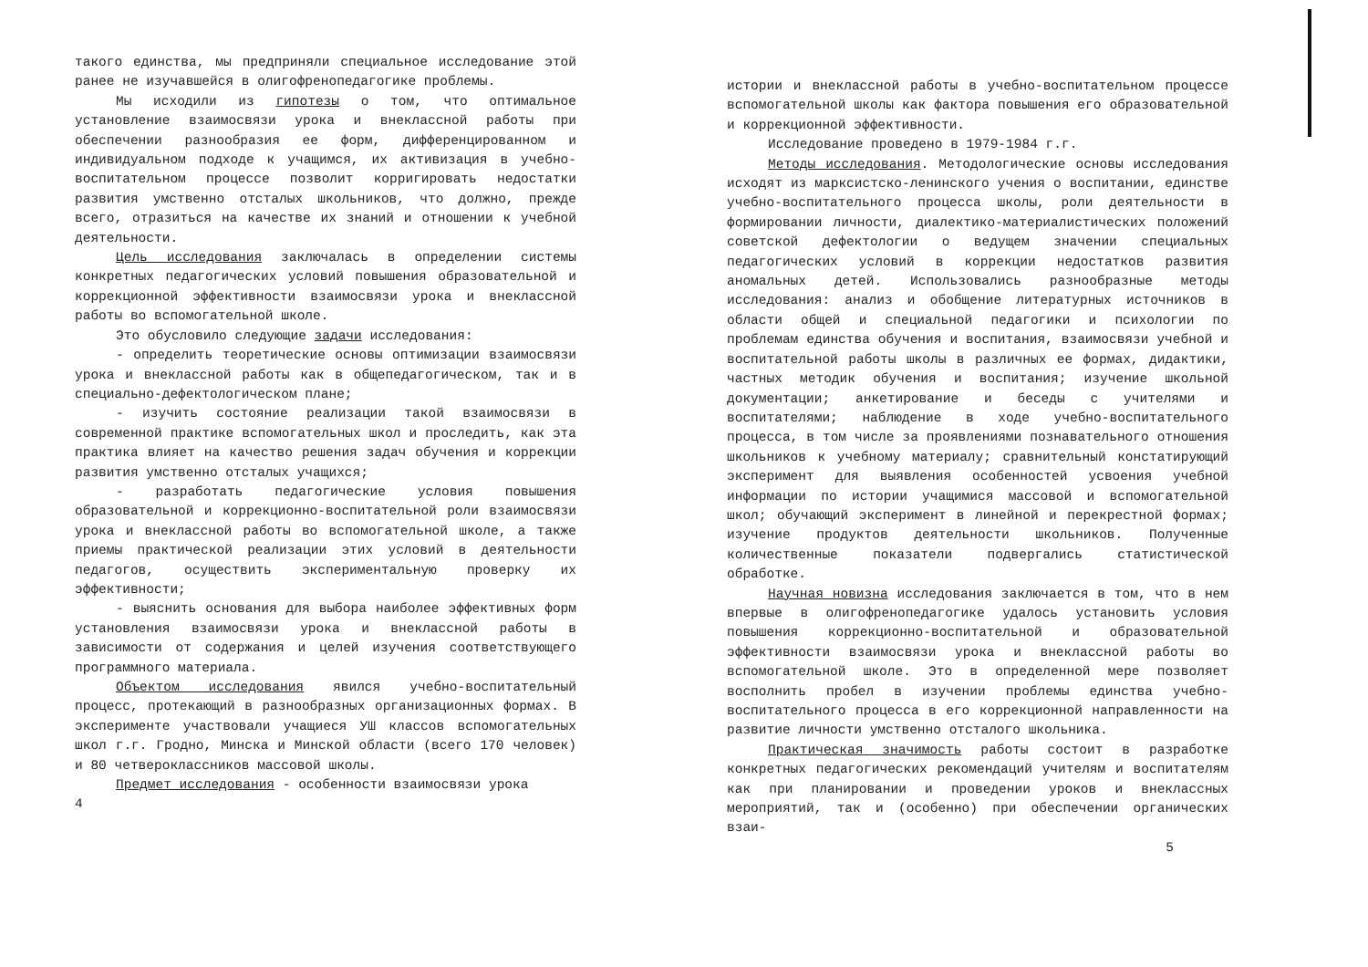такого единства, мы предприняли специальное исследование этой ранее не изучавшейся в олигофренопедагогике проблемы.
Мы исходили из гипотезы о том, что оптимальное установление взаимосвязи урока и внеклассной работы при обеспечении разнообразия ее форм, дифференцированном и индивидуальном подходе к учащимся, их активизация в учебно-воспитательном процессе позволит корригировать недостатки развития умственно отсталых школьников, что должно, прежде всего, отразиться на качестве их знаний и отношении к учебной деятельности.
Цель исследования заключалась в определении системы конкретных педагогических условий повышения образовательной и коррекционной эффективности взаимосвязи урока и внеклассной работы во вспомогательной школе.
Это обусловило следующие задачи исследования:
- определить теоретические основы оптимизации взаимосвязи урока и внеклассной работы как в общепедагогическом, так и в специально-дефектологическом плане;
- изучить состояние реализации такой взаимосвязи в современной практике вспомогательных школ и проследить, как эта практика влияет на качество решения задач обучения и коррекции развития умственно отсталых учащихся;
- разработать педагогические условия повышения образовательной и коррекционно-воспитательной роли взаимосвязи урока и внеклассной работы во вспомогательной школе, а также приемы практической реализации этих условий в деятельности педагогов, осуществить экспериментальную проверку их эффективности;
- выяснить основания для выбора наиболее эффективных форм установления взаимосвязи урока и внеклассной работы в зависимости от содержания и целей изучения соответствующего программного материала.
Объектом исследования явился учебно-воспитательный процесс, протекающий в разнообразных организационных формах. В эксперименте участвовали учащиеся УШ классов вспомогательных школ г.г. Гродно, Минска и Минской области (всего 170 человек) и 80 четвероклассников массовой школы.
Предмет исследования - особенности взаимосвязи урока
4
истории и внеклассной работы в учебно-воспитательном процессе вспомогательной школы как фактора повышения его образовательной и коррекционной эффективности.
Исследование проведено в 1979-1984 г.г.
Методы исследования. Методологические основы исследования исходят из марксистско-ленинского учения о воспитании, единстве учебно-воспитательного процесса школы, роли деятельности в формировании личности, диалектико-материалистических положений советской дефектологии о ведущем значении специальных педагогических условий в коррекции недостатков развития аномальных детей. Использовались разнообразные методы исследования: анализ и обобщение литературных источников в области общей и специальной педагогики и психологии по проблемам единства обучения и воспитания, взаимосвязи учебной и воспитательной работы школы в различных ее формах, дидактики, частных методик обучения и воспитания; изучение школьной документации; анкетирование и беседы с учителями и воспитателями; наблюдение в ходе учебно-воспитательного процесса, в том числе за проявлениями познавательного отношения школьников к учебному материалу; сравнительный констатирующий эксперимент для выявления особенностей усвоения учебной информации по истории учащимися массовой и вспомогательной школ; обучающий эксперимент в линейной и перекрестной формах; изучение продуктов деятельности школьников. Полученные количественные показатели подвергались статистической обработке.
Научная новизна исследования заключается в том, что в нем впервые в олигофренопедагогике удалось установить условия повышения коррекционно-воспитательной и образовательной эффективности взаимосвязи урока и внеклассной работы во вспомогательной школе. Это в определенной мере позволяет восполнить пробел в изучении проблемы единства учебно-воспитательного процесса в его коррекционной направленности на развитие личности умственно отсталого школьника.
Практическая значимость работы состоит в разработке конкретных педагогических рекомендаций учителям и воспитателям как при планировании и проведении уроков и внеклассных мероприятий, так и (особенно) при обеспечении органических взаи-
5